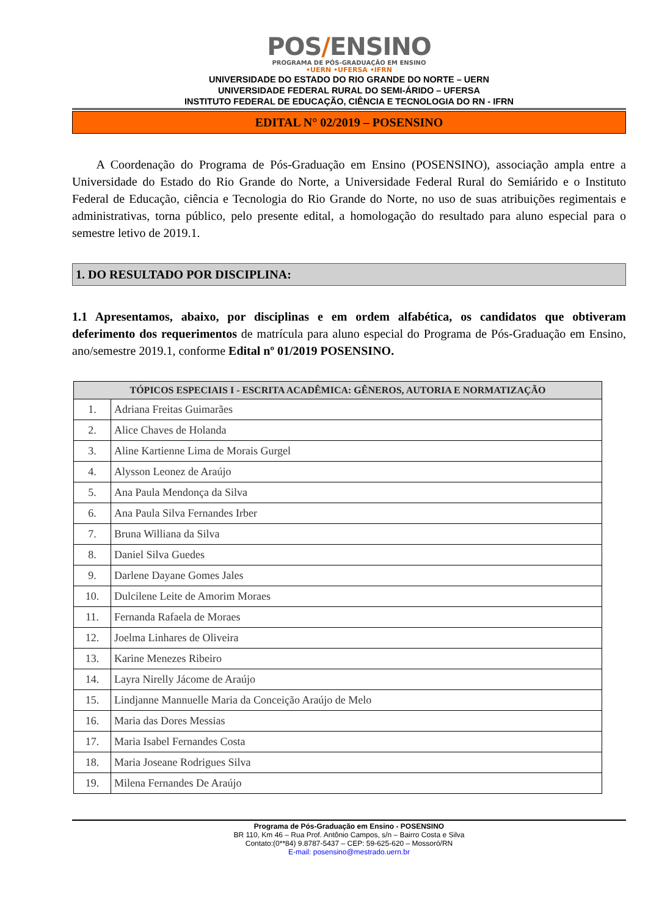POS/ENSINO
PROGRAMA DE PÓS-GRADUAÇÃO EM ENSINO
•UERN •UFERSA •IFRN
UNIVERSIDADE DO ESTADO DO RIO GRANDE DO NORTE – UERN
UNIVERSIDADE FEDERAL RURAL DO SEMI-ÁRIDO – UFERSA
INSTITUTO FEDERAL DE EDUCAÇÃO, CIÊNCIA E TECNOLOGIA DO RN - IFRN
EDITAL N° 02/2019 – POSENSINO
A Coordenação do Programa de Pós-Graduação em Ensino (POSENSINO), associação ampla entre a Universidade do Estado do Rio Grande do Norte, a Universidade Federal Rural do Semiárido e o Instituto Federal de Educação, ciência e Tecnologia do Rio Grande do Norte, no uso de suas atribuições regimentais e administrativas, torna público, pelo presente edital, a homologação do resultado para aluno especial para o semestre letivo de 2019.1.
1. DO RESULTADO POR DISCIPLINA:
1.1 Apresentamos, abaixo, por disciplinas e em ordem alfabética, os candidatos que obtiveram deferimento dos requerimentos de matrícula para aluno especial do Programa de Pós-Graduação em Ensino, ano/semestre 2019.1, conforme Edital nº 01/2019 POSENSINO.
| TÓPICOS ESPECIAIS I - ESCRITA ACADÊMICA: GÊNEROS, AUTORIA E NORMATIZAÇÃO | |
| --- | --- |
| 1. | Adriana Freitas Guimarães |
| 2. | Alice Chaves de Holanda |
| 3. | Aline Kartienne Lima de Morais Gurgel |
| 4. | Alysson Leonez de Araújo |
| 5. | Ana Paula Mendonça da Silva |
| 6. | Ana Paula Silva Fernandes Irber |
| 7. | Bruna Williana da Silva |
| 8. | Daniel Silva Guedes |
| 9. | Darlene Dayane Gomes Jales |
| 10. | Dulcilene Leite de Amorim Moraes |
| 11. | Fernanda Rafaela de Moraes |
| 12. | Joelma Linhares de Oliveira |
| 13. | Karine Menezes Ribeiro |
| 14. | Layra Nirelly Jácome de Araújo |
| 15. | Lindjanne Mannuelle Maria da Conceição Araújo de Melo |
| 16. | Maria das Dores Messias |
| 17. | Maria Isabel Fernandes Costa |
| 18. | Maria Joseane Rodrigues Silva |
| 19. | Milena Fernandes De Araújo |
Programa de Pós-Graduação em Ensino - POSENSINO
BR 110, Km 46 – Rua Prof. Antônio Campos, s/n – Bairro Costa e Silva
Contato:(0**84) 9.8787-5437 – CEP: 59-625-620 – Mossoró/RN
E-mail: posensino@mestrado.uern.br